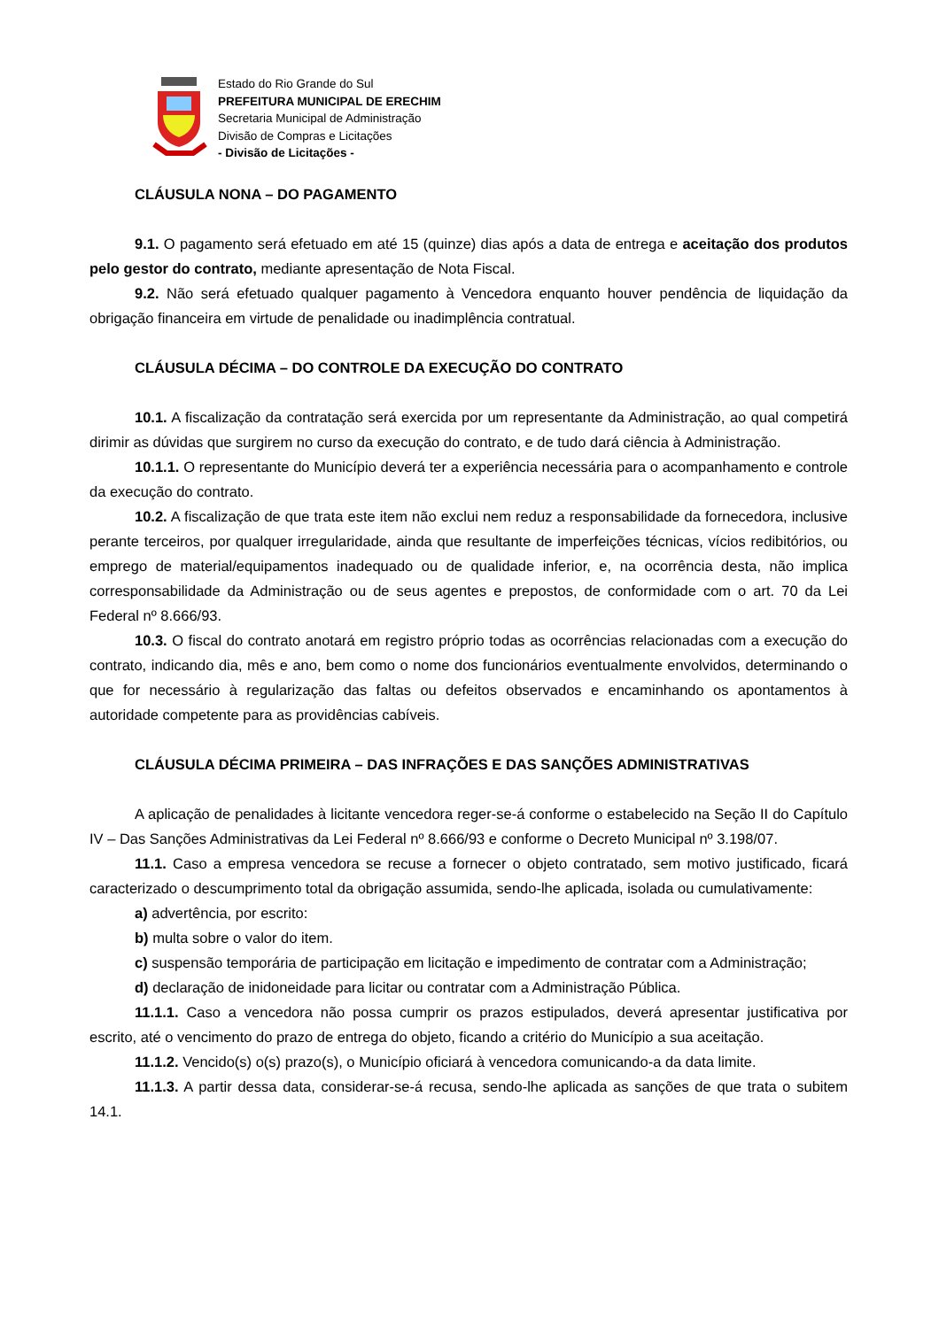Estado do Rio Grande do Sul
PREFEITURA MUNICIPAL DE ERECHIM
Secretaria Municipal de Administração
Divisão de Compras e Licitações
- Divisão de Licitações -
CLÁUSULA NONA – DO PAGAMENTO
9.1. O pagamento será efetuado em até 15 (quinze) dias após a data de entrega e aceitação dos produtos pelo gestor do contrato, mediante apresentação de Nota Fiscal.
9.2. Não será efetuado qualquer pagamento à Vencedora enquanto houver pendência de liquidação da obrigação financeira em virtude de penalidade ou inadimplência contratual.
CLÁUSULA DÉCIMA – DO CONTROLE DA EXECUÇÃO DO CONTRATO
10.1. A fiscalização da contratação será exercida por um representante da Administração, ao qual competirá dirimir as dúvidas que surgirem no curso da execução do contrato, e de tudo dará ciência à Administração.
10.1.1. O representante do Município deverá ter a experiência necessária para o acompanhamento e controle da execução do contrato.
10.2. A fiscalização de que trata este item não exclui nem reduz a responsabilidade da fornecedora, inclusive perante terceiros, por qualquer irregularidade, ainda que resultante de imperfeições técnicas, vícios redibitórios, ou emprego de material/equipamentos inadequado ou de qualidade inferior, e, na ocorrência desta, não implica corresponsabilidade da Administração ou de seus agentes e prepostos, de conformidade com o art. 70 da Lei Federal nº 8.666/93.
10.3. O fiscal do contrato anotará em registro próprio todas as ocorrências relacionadas com a execução do contrato, indicando dia, mês e ano, bem como o nome dos funcionários eventualmente envolvidos, determinando o que for necessário à regularização das faltas ou defeitos observados e encaminhando os apontamentos à autoridade competente para as providências cabíveis.
CLÁUSULA DÉCIMA PRIMEIRA – DAS INFRAÇÕES E DAS SANÇÕES ADMINISTRATIVAS
A aplicação de penalidades à licitante vencedora reger-se-á conforme o estabelecido na Seção II do Capítulo IV – Das Sanções Administrativas da Lei Federal nº 8.666/93 e conforme o Decreto Municipal nº 3.198/07.
11.1. Caso a empresa vencedora se recuse a fornecer o objeto contratado, sem motivo justificado, ficará caracterizado o descumprimento total da obrigação assumida, sendo-lhe aplicada, isolada ou cumulativamente:
a) advertência, por escrito:
b) multa sobre o valor do item.
c) suspensão temporária de participação em licitação e impedimento de contratar com a Administração;
d) declaração de inidoneidade para licitar ou contratar com a Administração Pública.
11.1.1. Caso a vencedora não possa cumprir os prazos estipulados, deverá apresentar justificativa por escrito, até o vencimento do prazo de entrega do objeto, ficando a critério do Município a sua aceitação.
11.1.2. Vencido(s) o(s) prazo(s), o Município oficiará à vencedora comunicando-a da data limite.
11.1.3. A partir dessa data, considerar-se-á recusa, sendo-lhe aplicada as sanções de que trata o subitem 14.1.